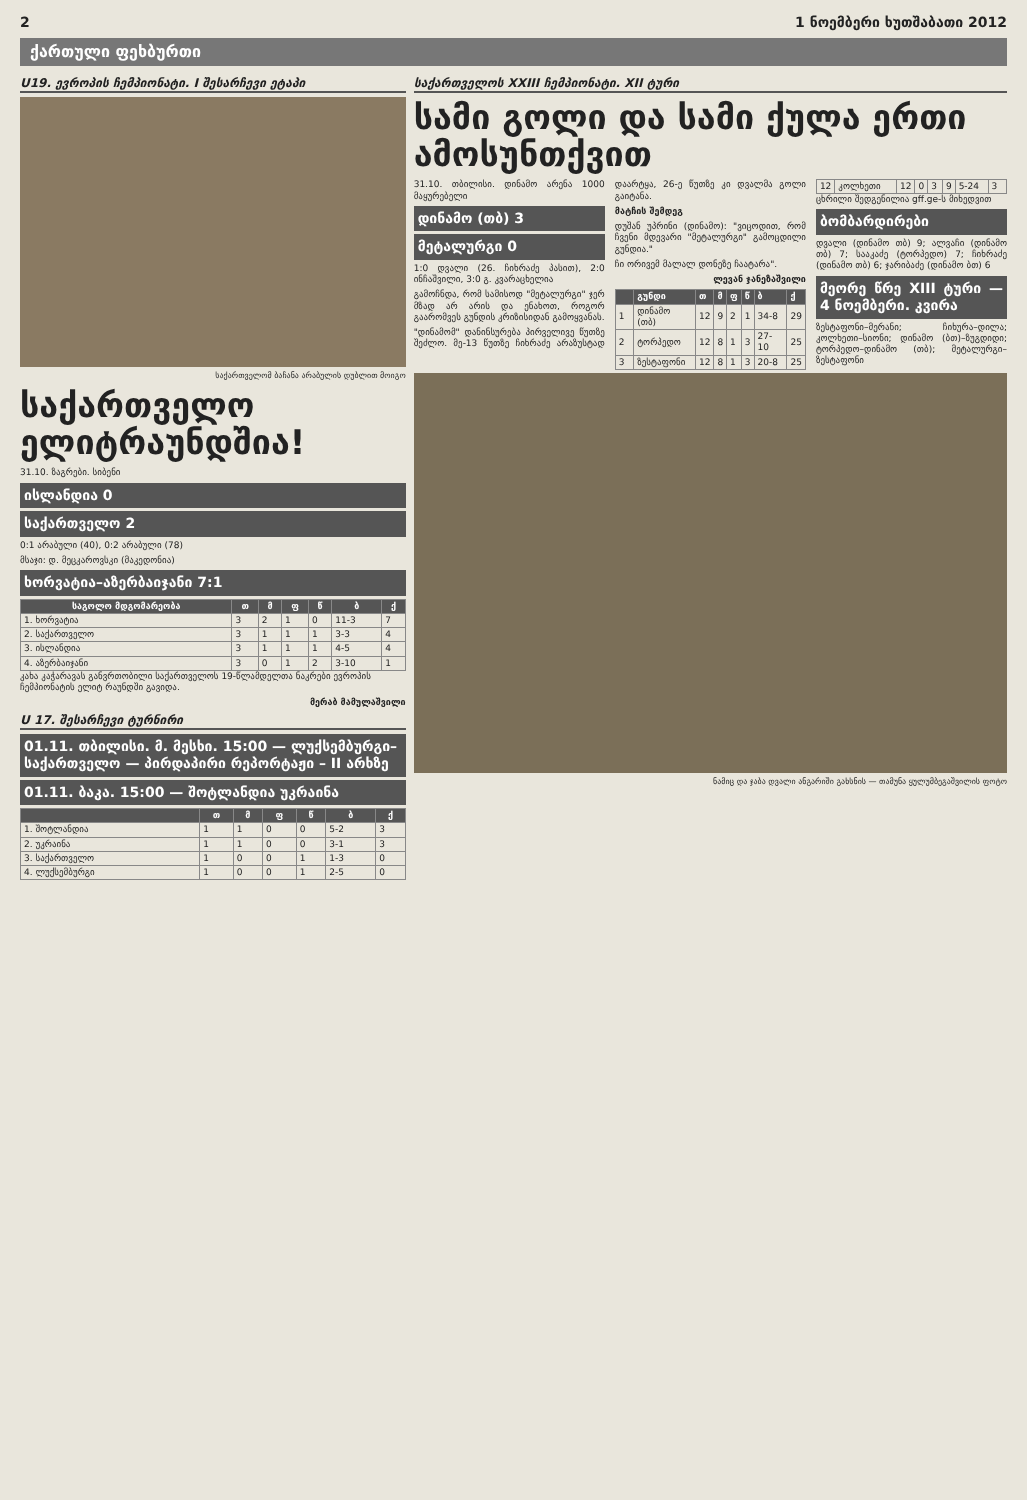2 1 ნოემბერი ხუთშაბათი 2012
ქართული ფეხბურთი
U19. ევროპის ჩემპიონატი. I შესარჩევი ეტაპი
საქართველომ ბაჩანა არაბულის დუბლით მოიგო
საქართველო ელიტრაუნდშია!
31.10. ზაგრები. სიბენი
ისლანდია 0
საქართველო 2
0:1 არაბული (40), 0:2 არაბული (78)
მსაჯი: დ. მეცკაროვსკი (მაკედონია)
ხორვატია–აზერბაიჯანი 7:1
| საგოლო მდგომარეობა | თ | მ | ფ | წ | ბ | ქ |
| --- | --- | --- | --- | --- | --- | --- |
| 1. ხორვატია | 3 | 2 | 1 | 0 | 11-3 | 7 |
| 2. საქართველო | 3 | 1 | 1 | 1 | 3-3 | 4 |
| 3. ისლანდია | 3 | 1 | 1 | 1 | 4-5 | 4 |
| 4. აზერბაიჯანი | 3 | 0 | 1 | 2 | 3-10 | 1 |
კახა კაჭარავას განვრთობილი საქართველოს 19-წლამდელთა ნაკრები ევროპის ჩემპიონატის ელიტ რაუნდში გავიდა.
მერაბ მამულაშვილი
U 17. შესარჩევი ტურნირი
01.11. თბილისი. მ. მესხი. 15:00 — ლუქსემბურგი–საქართველო — პირდაპირი რეპორტაჟი – II არხზე
01.11. ბაკა. 15:00 — შოტლანდია უკრაინა
| | თ | მ | ფ | წ | ბ | ქ |
| --- | --- | --- | --- | --- | --- | --- |
| 1. შოტლანდია | 1 | 1 | 0 | 0 | 5-2 | 3 |
| 2. უკრაინა | 1 | 1 | 0 | 0 | 3-1 | 3 |
| 3. საქართველო | 1 | 0 | 0 | 1 | 1-3 | 0 |
| 4. ლუქსემბურგი | 1 | 0 | 0 | 1 | 2-5 | 0 |
საქართველოს XXIII ჩემპიონატი. XII ტური
სამი გოლი და სამი ქულა ერთი ამოსუნთქვით
31.10. თბილისი. დინამო არენა 1000 მაყურებელი
დინამო (თბ) 3
მეტალურგი 0
1:0 დვალი (26. ჩიხრაძე პასით), 2:0 ინჩაშვილი, 3:0 გ. კვარაცხელია
გამოჩნდა, რომ სამისოდ "მეტალურგი" ჯერ მზად არ არის და ენახოთ, როგორ გაარომვეს გუნდის კრიზისიდან გამოყვანას.
"დინამომ" დანინსურება პირველივე წუთზე შეძლო. მე-13 წუთზე ჩიხრაძე არაზუსტად დაარტყა, 26-ე წუთზე კი დვალმა გოლი გაიტანა.
მატჩის შემდეგ
დუშან უპრინი (დინამო): "ვიცოდით, რომ ჩვენი მდევარი "მეტალურგი" გამოცდილი გუნდია."
ჩი ორივემ მალალ დონეზე ჩაატარა".
ლევან ჯანეზაშვილი
| | გუნდი | თ | მ | ფ | წ | ბ | ქ |
| --- | --- | --- | --- | --- | --- | --- | --- |
| 1 | დინამო (თბ) | 12 | 9 | 2 | 1 | 34-8 | 29 |
| 2 | ტორპედო | 12 | 8 | 1 | 3 | 27-10 | 25 |
| 3 | ზესტაფონი | 12 | 8 | 1 | 3 | 20-8 | 25 |
| 12 | კოლხეთი | 12 | 0 | 3 | 9 | 5-24 | 3 |
ცხრილი შედგენილია gff.ge-ს მიხედვით
ბომბარდირები
დვალი (დინამო თბ) 9; ალვაჩი (დინამო თბ) 7; სააკაძე (ტორპედო) 7; ჩიხრაძე (დინამო თბ) 6; ჯარიბაძე (დინამო ბთ) 6
მეორე წრე XIII ტური — 4 ნოემბერი. კვირა
ზესტაფონი–მერანი; ჩიხურა–დილა; კოლხეთი–სიონი; დინამო (ბთ)–ზუგდიდი; ტორპედო–დინამო (თბ); მეტალურგი–ზესტაფონი
ნამიც და ჯაბა დვალი ანგარიში გახსნის — თამუნა ყუ­ლუმბეგაშვილის ფოტო